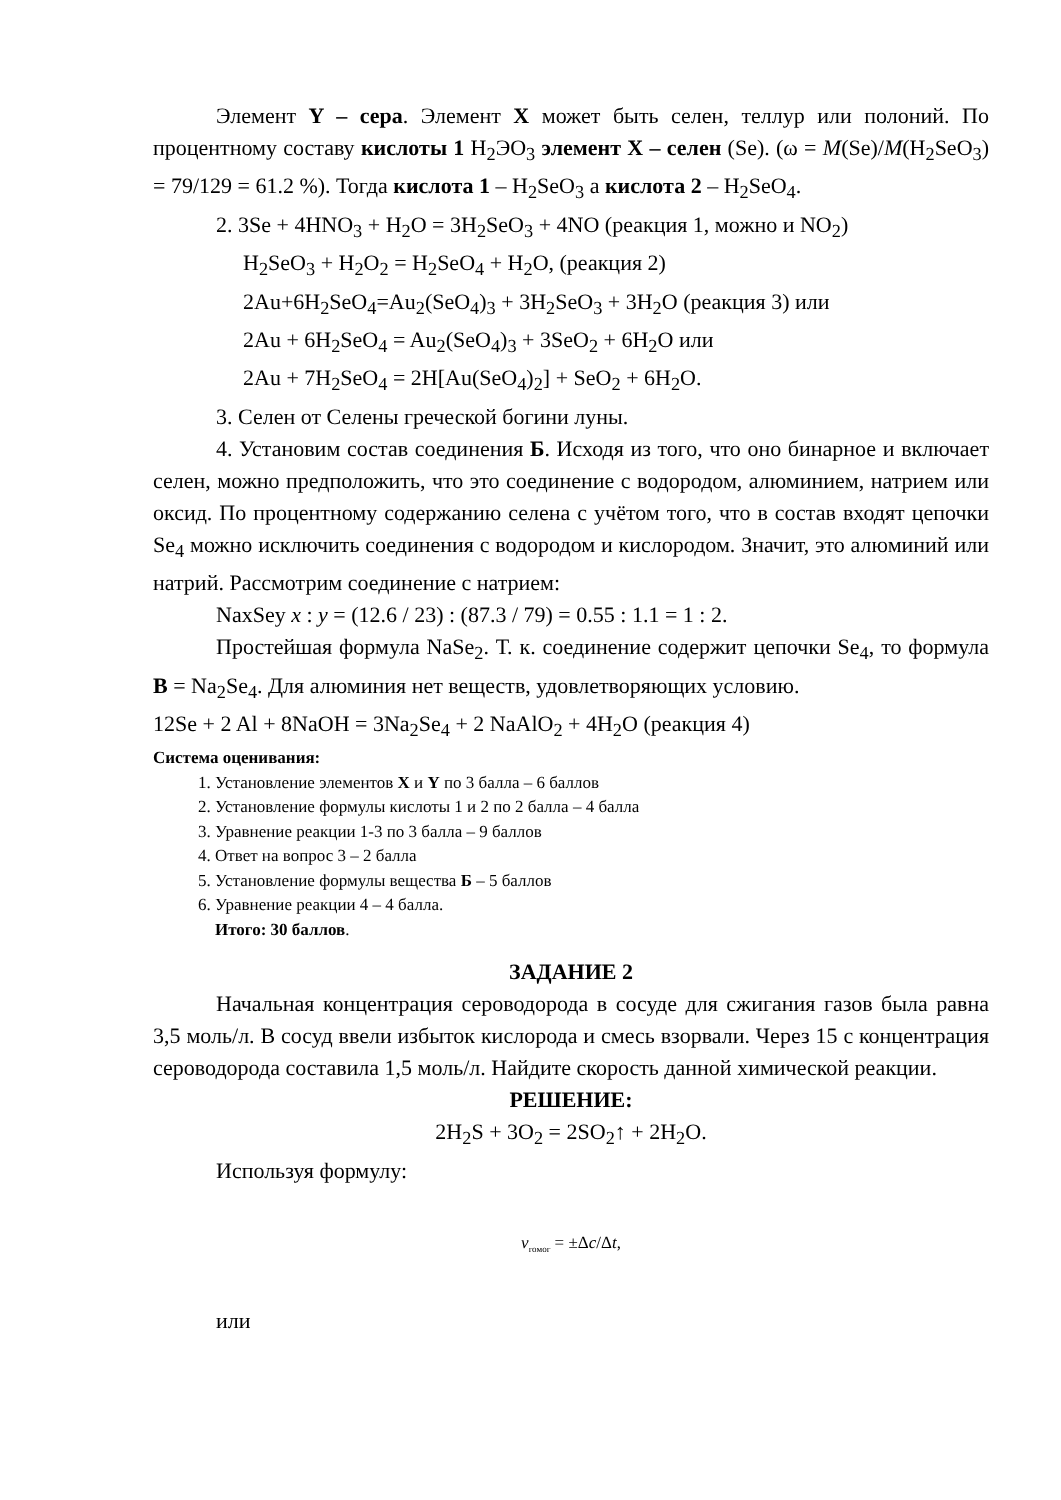Элемент Y – сера. Элемент X может быть селен, теллур или полоний. По процентному составу кислоты 1 H<sub>2</sub>ЭO<sub>3</sub> элемент X – селен (Se). (ω = M(Se)/M(H<sub>2</sub>SeO<sub>3</sub>) = 79/129 = 61.2 %). Тогда кислота 1 – H<sub>2</sub>SeO<sub>3</sub> а кислота 2 – H<sub>2</sub>SeO<sub>4</sub>.
2. 3Se + 4HNO<sub>3</sub> + H<sub>2</sub>O = 3H<sub>2</sub>SeO<sub>3</sub> + 4NO (реакция 1, можно и NO<sub>2</sub>)
H<sub>2</sub>SeO<sub>3</sub> + H<sub>2</sub>O<sub>2</sub> = H<sub>2</sub>SeO<sub>4</sub> + H<sub>2</sub>O, (реакция 2)
2Au+6H<sub>2</sub>SeO<sub>4</sub>=Au<sub>2</sub>(SeO<sub>4</sub>)<sub>3</sub> + 3H<sub>2</sub>SeO<sub>3</sub> + 3H<sub>2</sub>O (реакция 3) или
2Au + 6H<sub>2</sub>SeO<sub>4</sub> = Au<sub>2</sub>(SeO<sub>4</sub>)<sub>3</sub> + 3SeO<sub>2</sub> + 6H<sub>2</sub>O или
2Au + 7H<sub>2</sub>SeO<sub>4</sub> = 2H[Au(SeO<sub>4</sub>)<sub>2</sub>] + SeO<sub>2</sub> + 6H<sub>2</sub>O.
3. Селен от Селены греческой богини луны.
4. Установим состав соединения Б. Исходя из того, что оно бинарное и включает селен, можно предположить, что это соединение с водородом, алюминием, натрием или оксид. По процентному содержанию селена с учётом того, что в состав входят цепочки Se<sub>4</sub> можно исключить соединения с водородом и кислородом. Значит, это алюминий или натрий. Рассмотрим соединение с натрием:
NaxSey x : y = (12.6 / 23) : (87.3 / 79) = 0.55 : 1.1 = 1 : 2.
Простейшая формула NaSe<sub>2</sub>. Т. к. соединение содержит цепочки Se<sub>4</sub>, то формула B = Na<sub>2</sub>Se<sub>4</sub>. Для алюминия нет веществ, удовлетворяющих условию.
12Se + 2 Al + 8NaOH = 3Na<sub>2</sub>Se<sub>4</sub> + 2 NaAlO<sub>2</sub> + 4H<sub>2</sub>O (реакция 4)
Система оценивания:
1. Установление элементов X и Y по 3 балла – 6 баллов
2. Установление формулы кислоты 1 и 2 по 2 балла – 4 балла
3. Уравнение реакции 1-3 по 3 балла – 9 баллов
4. Ответ на вопрос 3 – 2 балла
5. Установление формулы вещества Б – 5 баллов
6. Уравнение реакции 4 – 4 балла.
Итого: 30 баллов.
ЗАДАНИЕ 2
Начальная концентрация сероводорода в сосуде для сжигания газов была равна 3,5 моль/л. В сосуд ввели избыток кислорода и смесь взорвали. Через 15 с концентрация сероводорода составила 1,5 моль/л. Найдите скорость данной химической реакции.
РЕШЕНИЕ:
2H<sub>2</sub>S + 3O<sub>2</sub> = 2SO<sub>2</sub>↑ + 2H<sub>2</sub>O.
Используя формулу:
v<sub>гомог</sub> = ±Δc/Δt,
или